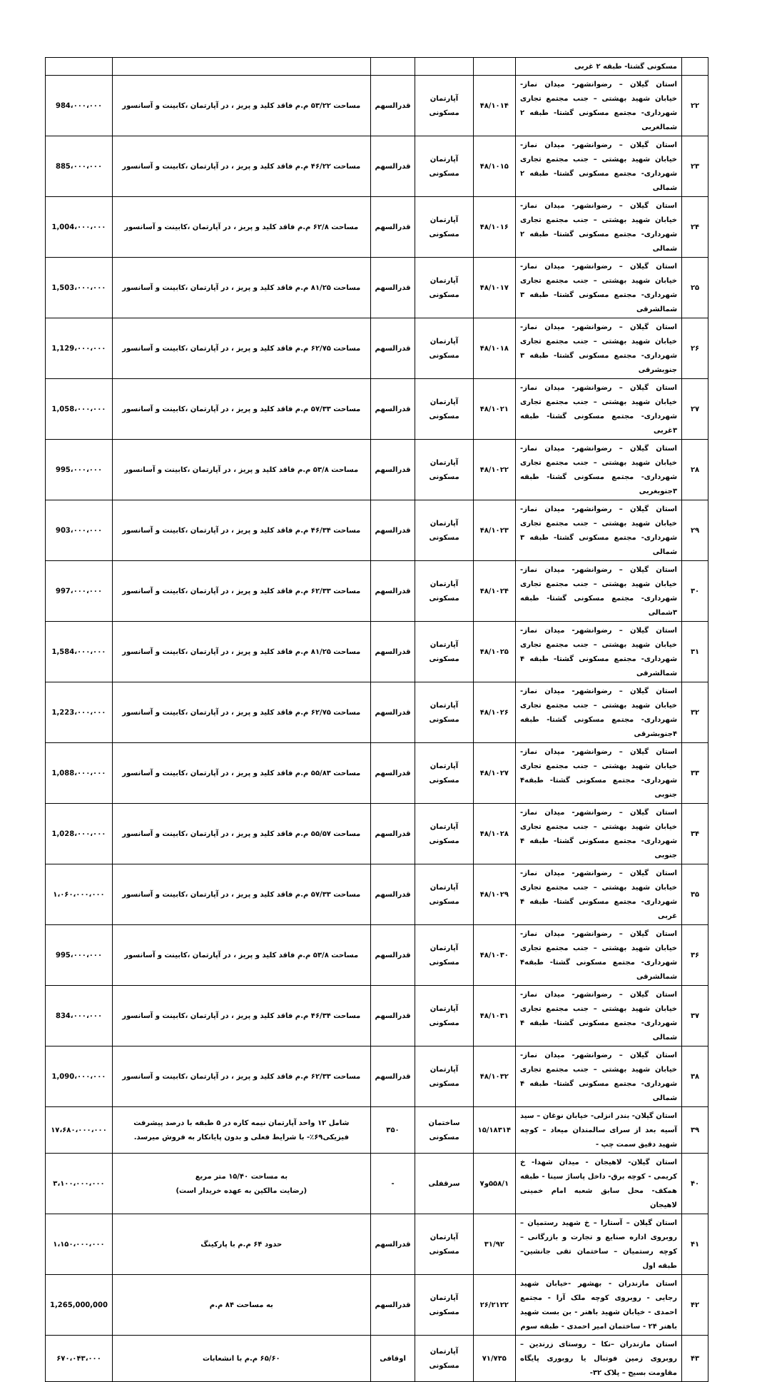| | مسکونی گشتا- طبقه ۲ غربی | | | | | |
| ۲۲ | استان گیلان – رضوانشهر- میدان نماز- خیابان شهید بهشتی – جنب مجتمع تجاری شهرداری- مجتمع مسکونی گشتا- طبقه ۲ شمالغربی | ۴۸/۱۰۱۴ | آپارتمان مسکونی | قدرالسهم | مساحت ۵۳/۲۲ م.م فاقد کلید و پریز ، در آپارتمان ،کابینت و آسانسور | 984،۰۰۰،۰۰۰ |
| ۲۳ | استان گیلان – رضوانشهر- میدان نماز- خیابان شهید بهشتی – جنب مجتمع تجاری شهرداری- مجتمع مسکونی گشتا- طبقه ۲ شمالی | ۴۸/۱۰۱۵ | آپارتمان مسکونی | قدرالسهم | مساحت ۴۶/۲۲ م.م فاقد کلید و پریز ، در آپارتمان ،کابینت و آسانسور | 885،۰۰۰،۰۰۰ |
| ۲۴ | استان گیلان – رضوانشهر- میدان نماز- خیابان شهید بهشتی – جنب مجتمع تجاری شهرداری- مجتمع مسکونی گشتا- طبقه ۲ شمالی | ۴۸/۱۰۱۶ | آپارتمان مسکونی | قدرالسهم | مساحت ۶۲/۸ م.م فاقد کلید و پریز ، در آپارتمان ،کابینت و آسانسور | 1,004،۰۰۰،۰۰۰ |
| ۲۵ | استان گیلان – رضوانشهر- میدان نماز- خیابان شهید بهشتی – جنب مجتمع تجاری شهرداری- مجتمع مسکونی گشتا- طبقه ۳ شمالشرقی | ۴۸/۱۰۱۷ | آپارتمان مسکونی | قدرالسهم | مساحت ۸۱/۲۵ م.م فاقد کلید و پریز ، در آپارتمان ،کابینت و آسانسور | 1,503،۰۰۰،۰۰۰ |
| ۲۶ | استان گیلان – رضوانشهر- میدان نماز- خیابان شهید بهشتی – جنب مجتمع تجاری شهرداری- مجتمع مسکونی گشتا- طبقه ۳ جنوبشرقی | ۴۸/۱۰۱۸ | آپارتمان مسکونی | قدرالسهم | مساحت ۶۲/۷۵ م.م فاقد کلید و پریز ، در آپارتمان ،کابینت و آسانسور | 1,129،۰۰۰،۰۰۰ |
| ۲۷ | استان گیلان – رضوانشهر- میدان نماز- خیابان شهید بهشتی – جنب مجتمع تجاری شهرداری- مجتمع مسکونی گشتا- طبقه ۳غربی | ۴۸/۱۰۲۱ | آپارتمان مسکونی | قدرالسهم | مساحت ۵۷/۳۳ م.م فاقد کلید و پریز ، در آپارتمان ،کابینت و آسانسور | 1,058،۰۰۰،۰۰۰ |
| ۲۸ | استان گیلان – رضوانشهر- میدان نماز- خیابان شهید بهشتی – جنب مجتمع تجاری شهرداری- مجتمع مسکونی گشتا- طبقه ۳جنوبغربی | ۴۸/۱۰۲۲ | آپارتمان مسکونی | قدرالسهم | مساحت ۵۳/۸ م.م فاقد کلید و پریز ، در آپارتمان ،کابینت و آسانسور | 995،۰۰۰،۰۰۰ |
| ۲۹ | استان گیلان – رضوانشهر- میدان نماز- خیابان شهید بهشتی – جنب مجتمع تجاری شهرداری- مجتمع مسکونی گشتا- طبقه ۳ شمالی | ۴۸/۱۰۲۳ | آپارتمان مسکونی | قدرالسهم | مساحت ۴۶/۳۴ م.م فاقد کلید و پریز ، در آپارتمان ،کابینت و آسانسور | 903،۰۰۰،۰۰۰ |
| ۳۰ | استان گیلان – رضوانشهر- میدان نماز- خیابان شهید بهشتی – جنب مجتمع تجاری شهرداری- مجتمع مسکونی گشتا- طبقه ۳شمالی | ۴۸/۱۰۲۴ | آپارتمان مسکونی | قدرالسهم | مساحت ۶۲/۳۳ م.م فاقد کلید و پریز ، در آپارتمان ،کابینت و آسانسور | 997،۰۰۰،۰۰۰ |
| ۳۱ | استان گیلان – رضوانشهر- میدان نماز- خیابان شهید بهشتی – جنب مجتمع تجاری شهرداری- مجتمع مسکونی گشتا- طبقه ۴ شمالشرقی | ۴۸/۱۰۲۵ | آپارتمان مسکونی | قدرالسهم | مساحت ۸۱/۲۵ م.م فاقد کلید و پریز ، در آپارتمان ،کابینت و آسانسور | 1,584،۰۰۰،۰۰۰ |
| ۳۲ | استان گیلان – رضوانشهر- میدان نماز- خیابان شهید بهشتی – جنب مجتمع تجاری شهرداری- مجتمع مسکونی گشتا- طبقه ۴جنوبشرقی | ۴۸/۱۰۲۶ | آپارتمان مسکونی | قدرالسهم | مساحت ۶۲/۷۵ م.م فاقد کلید و پریز ، در آپارتمان ،کابینت و آسانسور | 1,223،۰۰۰،۰۰۰ |
| ۳۳ | استان گیلان – رضوانشهر- میدان نماز- خیابان شهید بهشتی – جنب مجتمع تجاری شهرداری- مجتمع مسکونی گشتا- طبقه۴ جنوبی | ۴۸/۱۰۲۷ | آپارتمان مسکونی | قدرالسهم | مساحت ۵۵/۸۳ م.م فاقد کلید و پریز ، در آپارتمان ،کابینت و آسانسور | 1,088،۰۰۰،۰۰۰ |
| ۳۴ | استان گیلان – رضوانشهر- میدان نماز- خیابان شهید بهشتی – جنب مجتمع تجاری شهرداری- مجتمع مسکونی گشتا- طبقه ۴ جنوبی | ۴۸/۱۰۲۸ | آپارتمان مسکونی | قدرالسهم | مساحت ۵۵/۵۷ م.م فاقد کلید و پریز ، در آپارتمان ،کابینت و آسانسور | 1,028،۰۰۰،۰۰۰ |
| ۳۵ | استان گیلان – رضوانشهر- میدان نماز- خیابان شهید بهشتی – جنب مجتمع تجاری شهرداری- مجتمع مسکونی گشتا- طبقه ۴ غربی | ۴۸/۱۰۲۹ | آپارتمان مسکونی | قدرالسهم | مساحت ۵۷/۳۳ م.م فاقد کلید و پریز ، در آپارتمان ،کابینت و آسانسور | ۱،۰۶۰،۰۰۰،۰۰۰ |
| ۳۶ | استان گیلان – رضوانشهر- میدان نماز- خیابان شهید بهشتی – جنب مجتمع تجاری شهرداری- مجتمع مسکونی گشتا- طبقه۴ شمالشرقی | ۴۸/۱۰۳۰ | آپارتمان مسکونی | قدرالسهم | مساحت ۵۳/۸ م.م فاقد کلید و پریز ، در آپارتمان ،کابینت و آسانسور | 995،۰۰۰،۰۰۰ |
| ۳۷ | استان گیلان – رضوانشهر- میدان نماز- خیابان شهید بهشتی – جنب مجتمع تجاری شهرداری- مجتمع مسکونی گشتا- طبقه ۴ شمالی | ۴۸/۱۰۳۱ | آپارتمان مسکونی | قدرالسهم | مساحت ۴۶/۳۴ م.م فاقد کلید و پریز ، در آپارتمان ،کابینت و آسانسور | 834،۰۰۰،۰۰۰ |
| ۳۸ | استان گیلان – رضوانشهر- میدان نماز- خیابان شهید بهشتی – جنب مجتمع تجاری شهرداری- مجتمع مسکونی گشتا- طبقه ۴ شمالی | ۴۸/۱۰۳۲ | آپارتمان مسکونی | قدرالسهم | مساحت ۶۲/۳۳ م.م فاقد کلید و پریز ، در آپارتمان ،کابینت و آسانسور | 1,090،۰۰۰،۰۰۰ |
| ۳۹ | استان گیلان- بندر انزلی- خیابان نوغان – سید آسیه بعد از سرای سالمندان میعاد – کوچه شهید دقیق سمت چپ - | ۱۵/۱۸۳۱۴ | ساختمان مسکونی | ۳۵۰ | شامل ۱۲ واحد آپارتمان نیمه کاره در ۵ طبقه با درصد پیشرفت فیزیکی۶۹٪- با شرایط فعلی و بدون پایانکار به فروش میرسد. | ۱۷،۶۸۰،۰۰۰،۰۰۰ |
| ۴۰ | استان گیلان- لاهیجان - میدان شهدا- خ کریمی - کوچه برق- داخل پاساژ سینا - طبقه همکف- محل سابق شعبه امام خمینی لاهیجان | ۵۵۸/۱و۷ | سرقفلی | - | به مساحت ۱۵/۴۰ متر مربع (رضایت مالکین به عهده خریدار است) | ۳،۱۰۰،۰۰۰،۰۰۰ |
| ۴۱ | استان گیلان – آستارا – خ شهید رستمیان – روبروی اداره صنایع و تجارت و بازرگانی – کوچه رستمیان – ساختمان تقی جانشین–طبقه اول | ۳۱/۹۲ | آپارتمان مسکونی | قدرالسهم | حدود ۶۴ م.م با پارکینگ | ۱،۱۵۰،۰۰۰،۰۰۰ |
| ۴۲ | استان مازندران - بهشهر -خیابان شهید رجایی - روبروی کوچه ملک آرا - مجتمع احمدی - خیابان شهید باهنر - بن بست شهید باهنر ۲۴ - ساختمان امیر احمدی - طبقه سوم | ۲۶/۲۱۲۲ | آپارتمان مسکونی | قدرالسهم | به مساحت ۸۴ م.م | 1,265,000,000 |
| ۴۳ | استان مازندران –نکا – روستای زرندین – روبروی زمین فوتبال یا روبوری پایگاه مقاومت بسیج – پلاک ۳۲- | ۷۱/۷۳۵ | آپارتمان مسکونی | اوقافی | ۶۵/۶۰ م.م با انشعابات | ۶۷۰،۰۴۳،۰۰۰ |